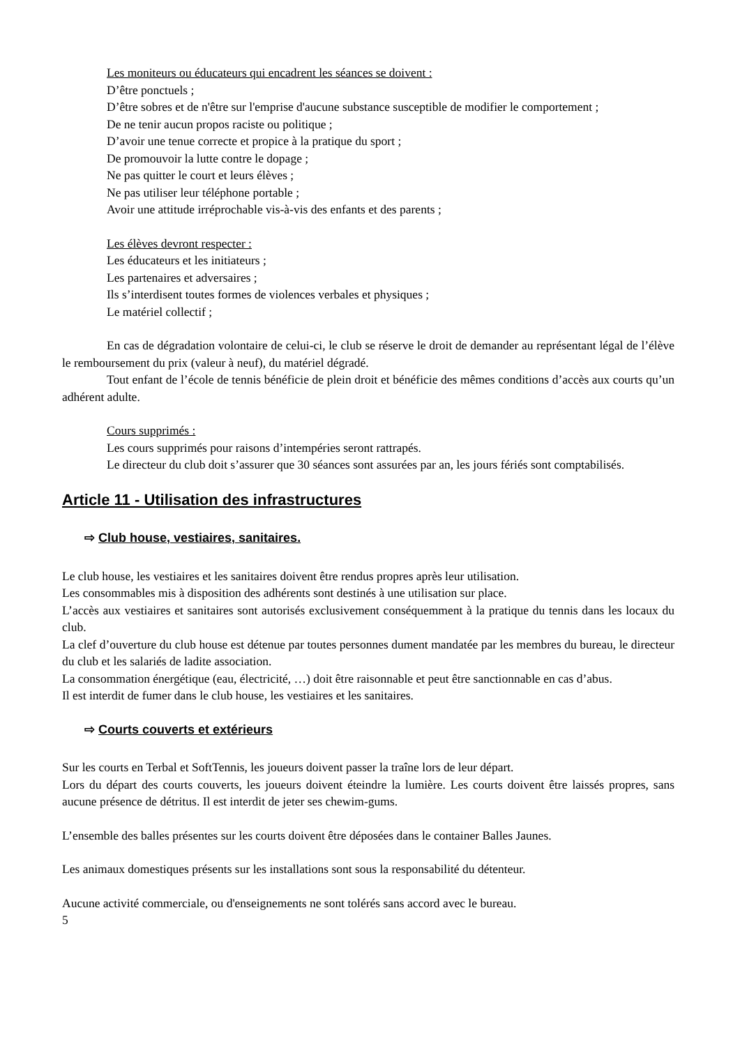Les moniteurs ou éducateurs qui encadrent les séances se doivent :
D’être ponctuels ;
D’être sobres et de n'être sur l'emprise d'aucune substance susceptible de modifier le comportement ;
De ne tenir aucun propos raciste ou politique ;
D’avoir une tenue correcte et propice à la pratique du sport ;
De promouvoir la lutte contre le dopage ;
Ne pas quitter le court et leurs élèves ;
Ne pas utiliser leur téléphone portable ;
Avoir une attitude irréprochable vis-à-vis des enfants et des parents ;
Les élèves devront respecter :
Les éducateurs et les initiateurs ;
Les partenaires et adversaires ;
Ils s’interdisent toutes formes de violences verbales et physiques ;
Le matériel collectif ;
En cas de dégradation volontaire de celui-ci, le club se réserve le droit de demander au représentant légal de l’élève le remboursement du prix (valeur à neuf), du matériel dégradé.
Tout enfant de l’école de tennis bénéficie de plein droit et bénéficie des mêmes conditions d’accès aux courts qu’un adhérent adulte.
Cours supprimés :
Les cours supprimés pour raisons d’intempéries seront rattrapés.
Le directeur du club doit s’assurer que 30 séances sont assurées par an, les jours fériés sont comptabilisés.
Article 11 - Utilisation des infrastructures
⇨ Club house, vestiaires, sanitaires.
Le club house, les vestiaires et les sanitaires doivent être rendus propres après leur utilisation.
Les consommables mis à disposition des adhérents sont destinés à une utilisation sur place.
L’accès aux vestiaires et sanitaires sont autorisés exclusivement conséquemment à la pratique du tennis dans les locaux du club.
La clef d’ouverture du club house est détenue par toutes personnes dument mandatée par les membres du bureau, le directeur du club et les salariés de ladite association.
La consommation énergétique (eau, électricité, …) doit être raisonnable et peut être sanctionnable en cas d’abus.
Il est interdit de fumer dans le club house, les vestiaires et les sanitaires.
⇨ Courts couverts et extérieurs
Sur les courts en Terbal et SoftTennis, les joueurs doivent passer la traîne lors de leur départ.
Lors du départ des courts couverts, les joueurs doivent éteindre la lumière. Les courts doivent être laissés propres, sans aucune présence de détritus. Il est interdit de jeter ses chewim-gums.
L’ensemble des balles présentes sur les courts doivent être déposées dans le container Balles Jaunes.
Les animaux domestiques présents sur les installations sont sous la responsabilité du détenteur.
Aucune activité commerciale, ou d'enseignements ne sont tolérés sans accord avec le bureau.
5